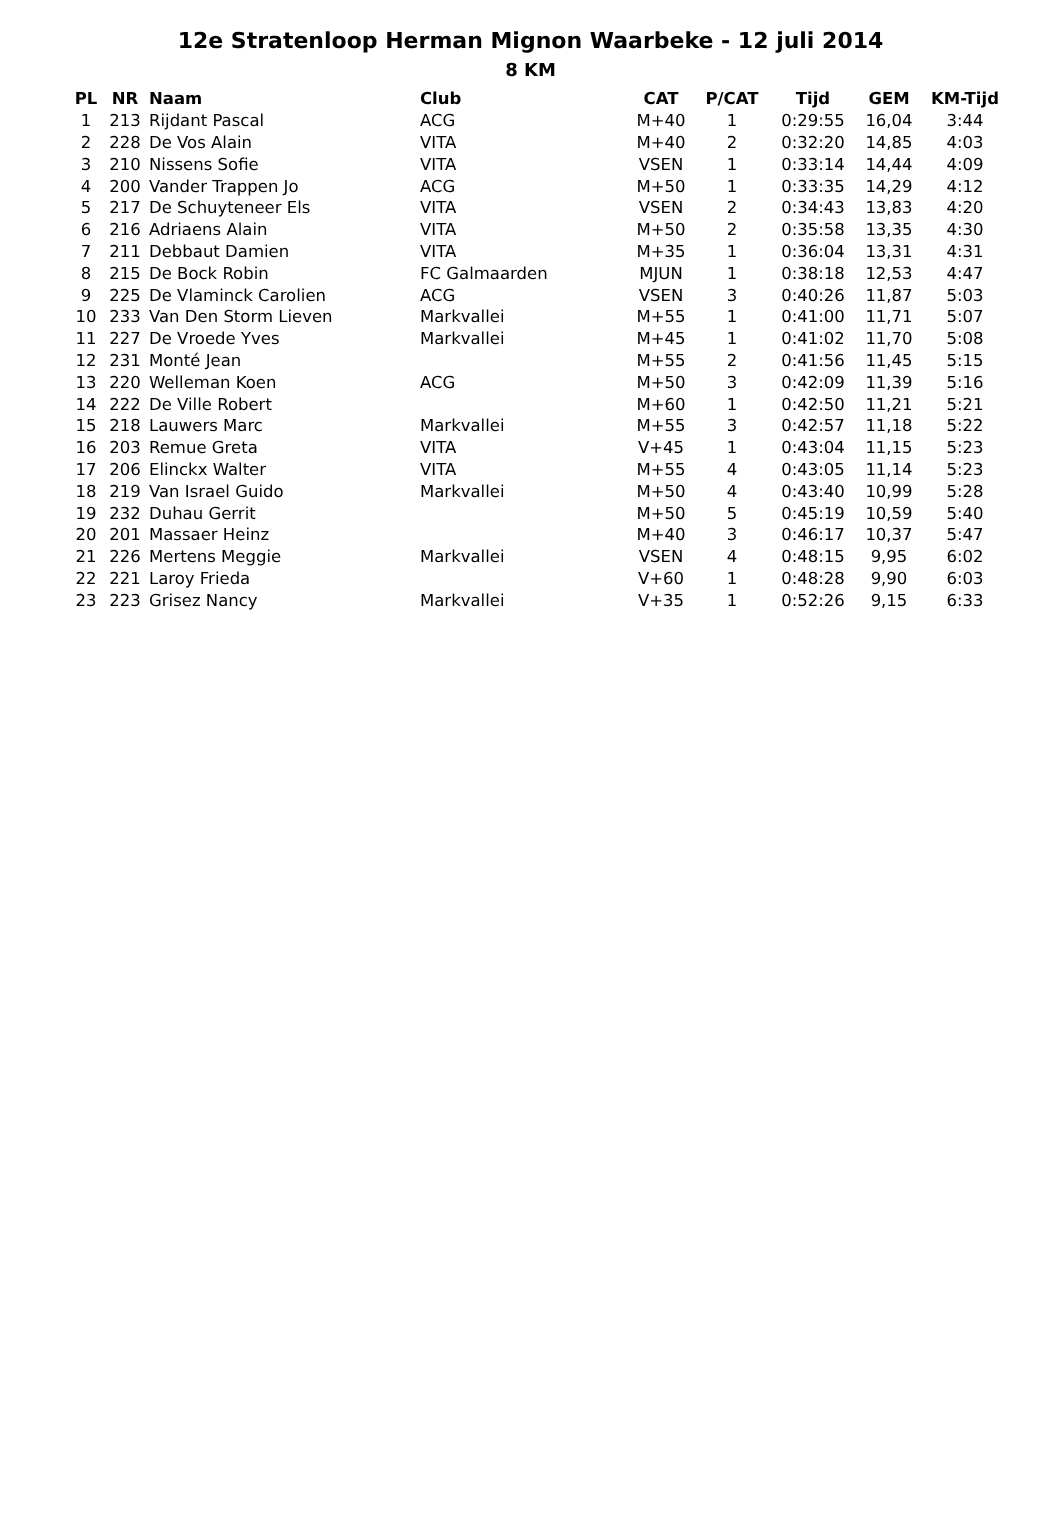12e Stratenloop Herman Mignon Waarbeke - 12 juli 2014
8 KM
| PL | NR | Naam | Club | CAT | P/CAT | Tijd | GEM | KM-Tijd |
| --- | --- | --- | --- | --- | --- | --- | --- | --- |
| 1 | 213 | Rijdant Pascal | ACG | M+40 | 1 | 0:29:55 | 16,04 | 3:44 |
| 2 | 228 | De Vos Alain | VITA | M+40 | 2 | 0:32:20 | 14,85 | 4:03 |
| 3 | 210 | Nissens Sofie | VITA | VSEN | 1 | 0:33:14 | 14,44 | 4:09 |
| 4 | 200 | Vander Trappen Jo | ACG | M+50 | 1 | 0:33:35 | 14,29 | 4:12 |
| 5 | 217 | De Schuyteneer Els | VITA | VSEN | 2 | 0:34:43 | 13,83 | 4:20 |
| 6 | 216 | Adriaens Alain | VITA | M+50 | 2 | 0:35:58 | 13,35 | 4:30 |
| 7 | 211 | Debbaut Damien | VITA | M+35 | 1 | 0:36:04 | 13,31 | 4:31 |
| 8 | 215 | De Bock Robin | FC Galmaarden | MJUN | 1 | 0:38:18 | 12,53 | 4:47 |
| 9 | 225 | De Vlaminck Carolien | ACG | VSEN | 3 | 0:40:26 | 11,87 | 5:03 |
| 10 | 233 | Van Den Storm Lieven | Markvallei | M+55 | 1 | 0:41:00 | 11,71 | 5:07 |
| 11 | 227 | De Vroede Yves | Markvallei | M+45 | 1 | 0:41:02 | 11,70 | 5:08 |
| 12 | 231 | Monté Jean | | M+55 | 2 | 0:41:56 | 11,45 | 5:15 |
| 13 | 220 | Welleman Koen | ACG | M+50 | 3 | 0:42:09 | 11,39 | 5:16 |
| 14 | 222 | De Ville Robert | | M+60 | 1 | 0:42:50 | 11,21 | 5:21 |
| 15 | 218 | Lauwers Marc | Markvallei | M+55 | 3 | 0:42:57 | 11,18 | 5:22 |
| 16 | 203 | Remue Greta | VITA | V+45 | 1 | 0:43:04 | 11,15 | 5:23 |
| 17 | 206 | Elinckx Walter | VITA | M+55 | 4 | 0:43:05 | 11,14 | 5:23 |
| 18 | 219 | Van Israel Guido | Markvallei | M+50 | 4 | 0:43:40 | 10,99 | 5:28 |
| 19 | 232 | Duhau Gerrit | | M+50 | 5 | 0:45:19 | 10,59 | 5:40 |
| 20 | 201 | Massaer Heinz | | M+40 | 3 | 0:46:17 | 10,37 | 5:47 |
| 21 | 226 | Mertens Meggie | Markvallei | VSEN | 4 | 0:48:15 | 9,95 | 6:02 |
| 22 | 221 | Laroy Frieda | | V+60 | 1 | 0:48:28 | 9,90 | 6:03 |
| 23 | 223 | Grisez Nancy | Markvallei | V+35 | 1 | 0:52:26 | 9,15 | 6:33 |